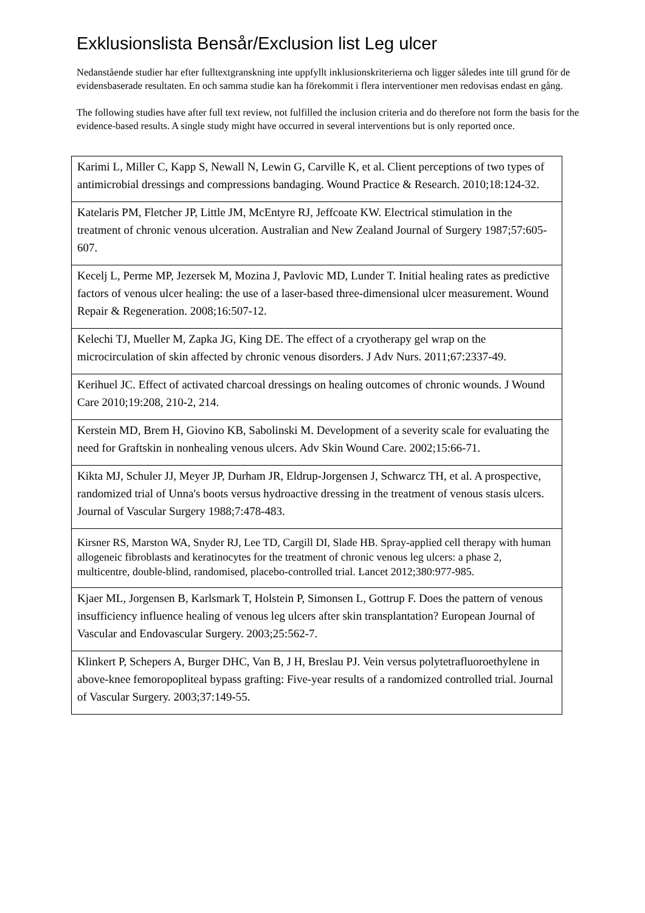Exklusionslista Bensår/Exclusion list Leg ulcer
Nedanstående studier har efter fulltextgranskning inte uppfyllt inklusionskriterierna och ligger således inte till grund för de evidensbaserade resultaten. En och samma studie kan ha förekommit i flera interventioner men redovisas endast en gång.
The following studies have after full text review, not fulfilled the inclusion criteria and do therefore not form the basis for the evidence-based results. A single study might have occurred in several interventions but is only reported once.
| Karimi L, Miller C, Kapp S, Newall N, Lewin G, Carville K, et al. Client perceptions of two types of antimicrobial dressings and compressions bandaging. Wound Practice & Research. 2010;18:124-32. |
| Katelaris PM, Fletcher JP, Little JM, McEntyre RJ, Jeffcoate KW. Electrical stimulation in the treatment of chronic venous ulceration. Australian and New Zealand Journal of Surgery 1987;57:605-607. |
| Kecelj L, Perme MP, Jezersek M, Mozina J, Pavlovic MD, Lunder T. Initial healing rates as predictive factors of venous ulcer healing: the use of a laser-based three-dimensional ulcer measurement. Wound Repair & Regeneration. 2008;16:507-12. |
| Kelechi TJ, Mueller M, Zapka JG, King DE. The effect of a cryotherapy gel wrap on the microcirculation of skin affected by chronic venous disorders. J Adv Nurs. 2011;67:2337-49. |
| Kerihuel JC. Effect of activated charcoal dressings on healing outcomes of chronic wounds. J Wound Care 2010;19:208, 210-2, 214. |
| Kerstein MD, Brem H, Giovino KB, Sabolinski M. Development of a severity scale for evaluating the need for Graftskin in nonhealing venous ulcers. Adv Skin Wound Care. 2002;15:66-71. |
| Kikta MJ, Schuler JJ, Meyer JP, Durham JR, Eldrup-Jorgensen J, Schwarcz TH, et al. A prospective, randomized trial of Unna's boots versus hydroactive dressing in the treatment of venous stasis ulcers. Journal of Vascular Surgery 1988;7:478-483. |
| Kirsner RS, Marston WA, Snyder RJ, Lee TD, Cargill DI, Slade HB. Spray-applied cell therapy with human allogeneic fibroblasts and keratinocytes for the treatment of chronic venous leg ulcers: a phase 2, multicentre, double-blind, randomised, placebo-controlled trial. Lancet 2012;380:977-985. |
| Kjaer ML, Jorgensen B, Karlsmark T, Holstein P, Simonsen L, Gottrup F. Does the pattern of venous insufficiency influence healing of venous leg ulcers after skin transplantation? European Journal of Vascular and Endovascular Surgery. 2003;25:562-7. |
| Klinkert P, Schepers A, Burger DHC, Van B, J H, Breslau PJ. Vein versus polytetrafluoroethylene in above-knee femoropopliteal bypass grafting: Five-year results of a randomized controlled trial. Journal of Vascular Surgery. 2003;37:149-55. |